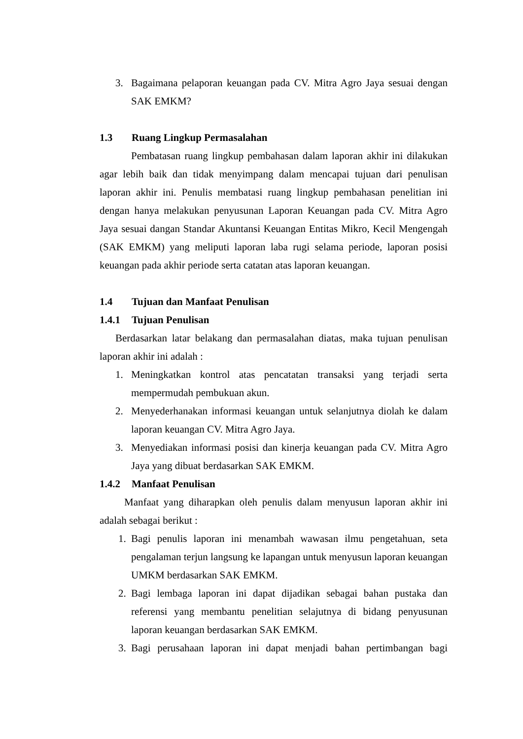3. Bagaimana pelaporan keuangan pada CV. Mitra Agro Jaya sesuai dengan SAK EMKM?
1.3 Ruang Lingkup Permasalahan
Pembatasan ruang lingkup pembahasan dalam laporan akhir ini dilakukan agar lebih baik dan tidak menyimpang dalam mencapai tujuan dari penulisan laporan akhir ini. Penulis membatasi ruang lingkup pembahasan penelitian ini dengan hanya melakukan penyusunan Laporan Keuangan pada CV. Mitra Agro Jaya sesuai dangan Standar Akuntansi Keuangan Entitas Mikro, Kecil Mengengah (SAK EMKM) yang meliputi laporan laba rugi selama periode, laporan posisi keuangan pada akhir periode serta catatan atas laporan keuangan.
1.4 Tujuan dan Manfaat Penulisan
1.4.1 Tujuan Penulisan
Berdasarkan latar belakang dan permasalahan diatas, maka tujuan penulisan laporan akhir ini adalah :
1. Meningkatkan kontrol atas pencatatan transaksi yang terjadi serta mempermudah pembukuan akun.
2. Menyederhanakan informasi keuangan untuk selanjutnya diolah ke dalam laporan keuangan CV. Mitra Agro Jaya.
3. Menyediakan informasi posisi dan kinerja keuangan pada CV. Mitra Agro Jaya yang dibuat berdasarkan SAK EMKM.
1.4.2 Manfaat Penulisan
Manfaat yang diharapkan oleh penulis dalam menyusun laporan akhir ini adalah sebagai berikut :
1. Bagi penulis laporan ini menambah wawasan ilmu pengetahuan, seta pengalaman terjun langsung ke lapangan untuk menyusun laporan keuangan UMKM berdasarkan SAK EMKM.
2. Bagi lembaga laporan ini dapat dijadikan sebagai bahan pustaka dan referensi yang membantu penelitian selajutnya di bidang penyusunan laporan keuangan berdasarkan SAK EMKM.
3. Bagi perusahaan laporan ini dapat menjadi bahan pertimbangan bagi